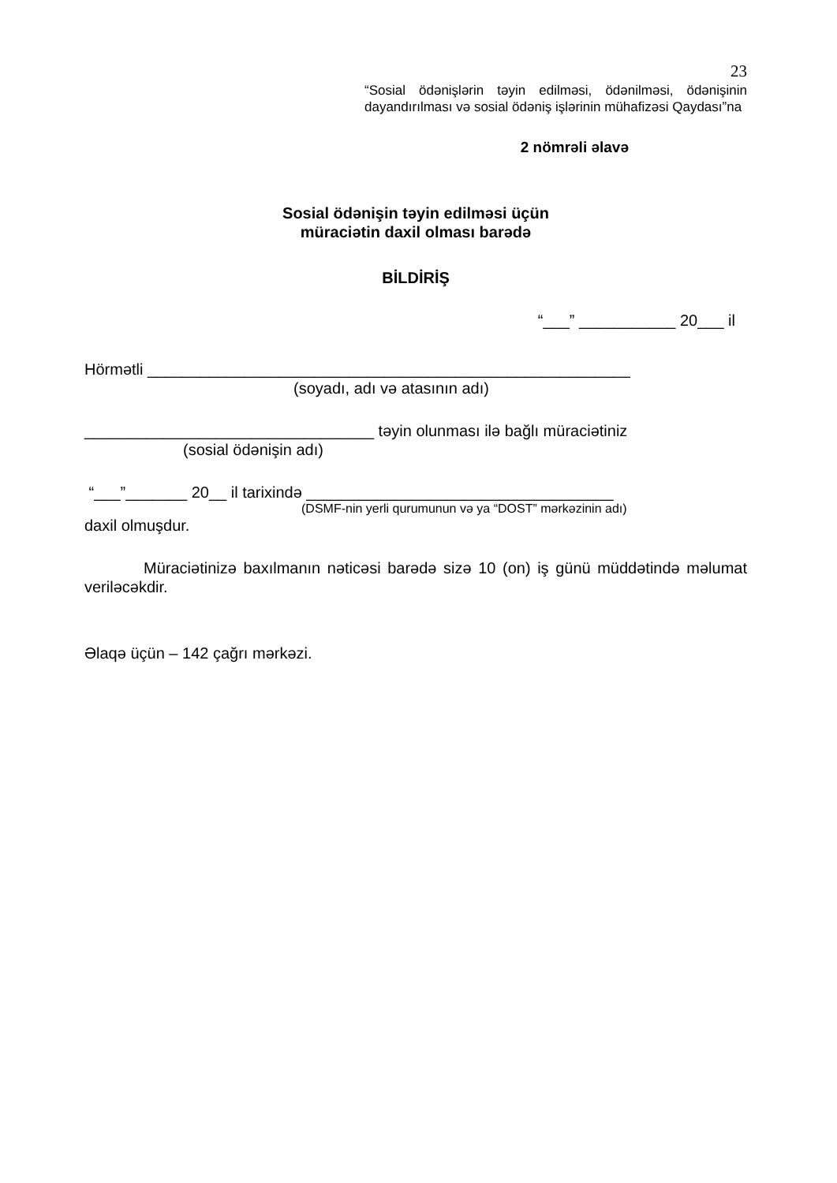23
“Sosial ödənişlərin təyin edilməsi, ödənilməsi, ödənişinin dayandırılması və sosial ödəniş işlərinin mühafizəsi Qaydası”na
2 nömrəli əlavə
Sosial ödənişin təyin edilməsi üçün
müraciətin daxil olması barədə
BİLDİRİŞ
“___” ___________ 20___ il
Hörmətli _______________________________________________________
(soyadı, adı və atasının adı)
_________________________________ təyin olunması ilə bağlı müraciətiniz
(sosial ödənişin adı)
“___”_______ 20__ il tarixində ___________________________________
(DSMF-nin yerli qurumunun və ya “DOST” mərkəzinin adı)
daxil olmuşdur.
Müraciətinizə baxılmanın nəticəsi barədə sizə 10 (on) iş günü müddətində məlumat veriləcəkdir.
Əlaqə üçün – 142 çağrı mərkəzi.